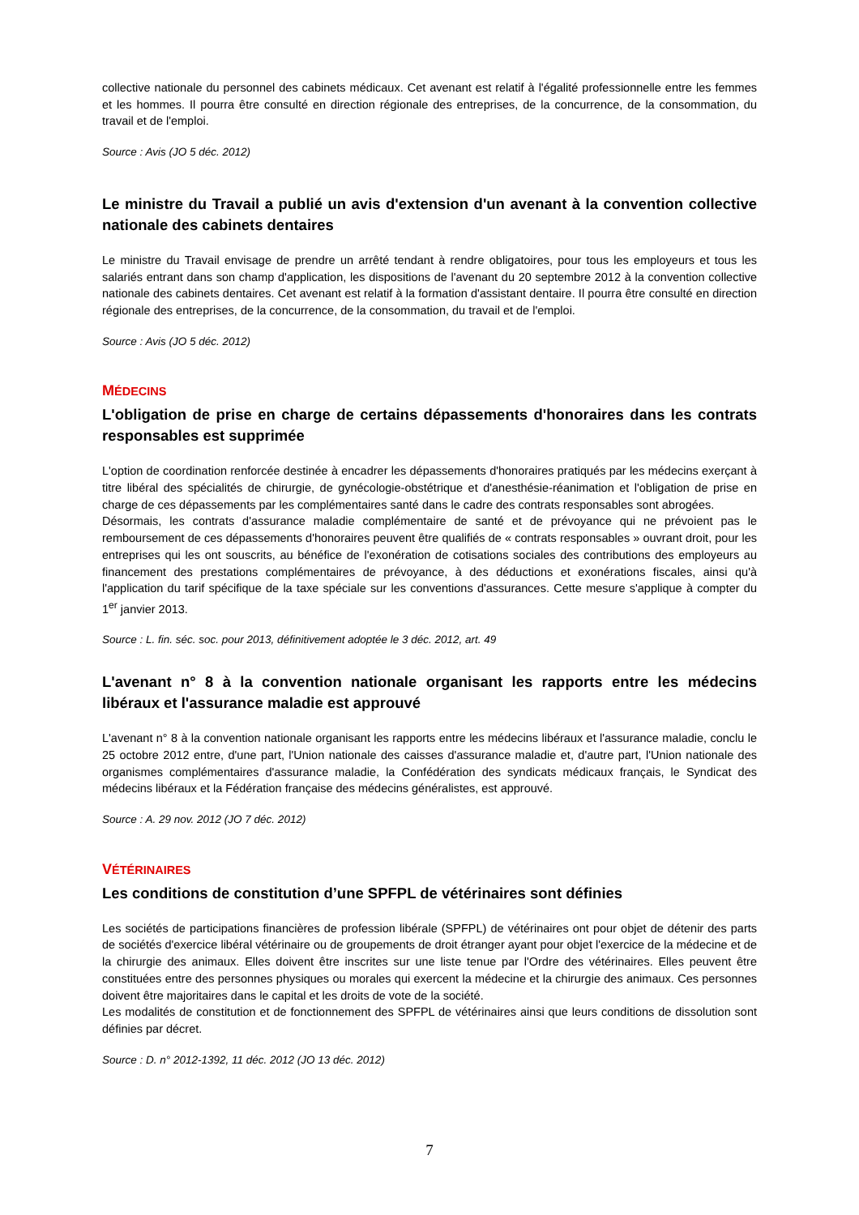collective nationale du personnel des cabinets médicaux. Cet avenant est relatif à l'égalité professionnelle entre les femmes et les hommes. Il pourra être consulté en direction régionale des entreprises, de la concurrence, de la consommation, du travail et de l'emploi.
Source : Avis (JO 5 déc. 2012)
Le ministre du Travail a publié un avis d'extension d'un avenant à la convention collective nationale des cabinets dentaires
Le ministre du Travail envisage de prendre un arrêté tendant à rendre obligatoires, pour tous les employeurs et tous les salariés entrant dans son champ d'application, les dispositions de l'avenant du 20 septembre 2012 à la convention collective nationale des cabinets dentaires. Cet avenant est relatif à la formation d'assistant dentaire. Il pourra être consulté en direction régionale des entreprises, de la concurrence, de la consommation, du travail et de l'emploi.
Source : Avis (JO 5 déc. 2012)
MÉDECINS
L'obligation de prise en charge de certains dépassements d'honoraires dans les contrats responsables est supprimée
L'option de coordination renforcée destinée à encadrer les dépassements d'honoraires pratiqués par les médecins exerçant à titre libéral des spécialités de chirurgie, de gynécologie-obstétrique et d'anesthésie-réanimation et l'obligation de prise en charge de ces dépassements par les complémentaires santé dans le cadre des contrats responsables sont abrogées.
Désormais, les contrats d'assurance maladie complémentaire de santé et de prévoyance qui ne prévoient pas le remboursement de ces dépassements d'honoraires peuvent être qualifiés de « contrats responsables » ouvrant droit, pour les entreprises qui les ont souscrits, au bénéfice de l'exonération de cotisations sociales des contributions des employeurs au financement des prestations complémentaires de prévoyance, à des déductions et exonérations fiscales, ainsi qu'à l'application du tarif spécifique de la taxe spéciale sur les conventions d'assurances. Cette mesure s'applique à compter du 1<sup>er</sup> janvier 2013.
Source : L. fin. séc. soc. pour 2013, définitivement adoptée le 3 déc. 2012, art. 49
L'avenant n° 8 à la convention nationale organisant les rapports entre les médecins libéraux et l'assurance maladie est approuvé
L'avenant n° 8 à la convention nationale organisant les rapports entre les médecins libéraux et l'assurance maladie, conclu le 25 octobre 2012 entre, d'une part, l'Union nationale des caisses d'assurance maladie et, d'autre part, l'Union nationale des organismes complémentaires d'assurance maladie, la Confédération des syndicats médicaux français, le Syndicat des médecins libéraux et la Fédération française des médecins généralistes, est approuvé.
Source : A. 29 nov. 2012 (JO 7 déc. 2012)
VÉTÉRINAIRES
Les conditions de constitution d’une SPFPL de vétérinaires sont définies
Les sociétés de participations financières de profession libérale (SPFPL) de vétérinaires ont pour objet de détenir des parts de sociétés d'exercice libéral vétérinaire ou de groupements de droit étranger ayant pour objet l'exercice de la médecine et de la chirurgie des animaux. Elles doivent être inscrites sur une liste tenue par l'Ordre des vétérinaires. Elles peuvent être constituées entre des personnes physiques ou morales qui exercent la médecine et la chirurgie des animaux. Ces personnes doivent être majoritaires dans le capital et les droits de vote de la société.
Les modalités de constitution et de fonctionnement des SPFPL de vétérinaires ainsi que leurs conditions de dissolution sont définies par décret.
Source : D. n° 2012-1392, 11 déc. 2012 (JO 13 déc. 2012)
7